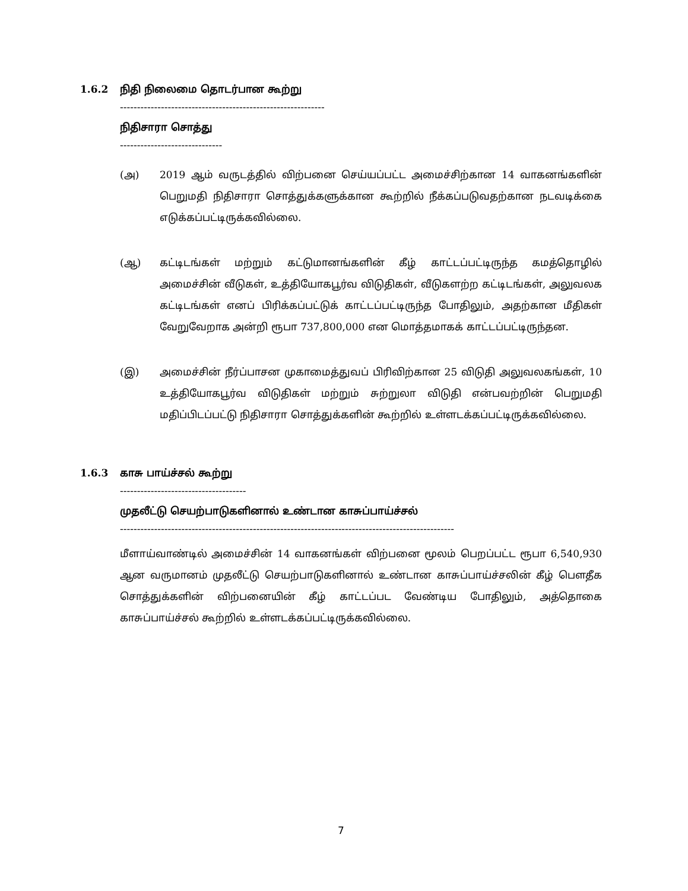1.6.2 நிதி நிலைமை தொடர்பான கூற்று
------------------------------------------------------------
நிதிசாரா சொத்து
------------------------------
(அ) 2019 ஆம் வருடத்தில் விற்பனை செய்யப்பட்ட அமைச்சிற்கான 14 வாகனங்களின் பெறுமதி நிதிசாரா சொத்துக்களுக்கான கூற்றில் நீக்கப்படுவதற்கான நடவடிக்கை எடுக்கப்பட்டிருக்கவில்லை.
(ஆ) கட்டிடங்கள் மற்றும் கட்டுமானங்களின் கீழ் காட்டப்பட்டிருந்த கமத்தொழில் அமைச்சின் வீடுகள், உத்தியோகபூர்வ விடுதிகள், வீடுகளற்ற கட்டிடங்கள், அலுவலக கட்டிடங்கள் எனப் பிரிக்கப்பட்டுக் காட்டப்பட்டிருந்த போதிலும், அதற்கான மீதிகள் வேறுவேறாக அன்றி ரூபா 737,800,000 என மொத்தமாகக் காட்டப்பட்டிருந்தன.
(இ) அமைச்சின் நீர்ப்பாசன முகாமைத்துவப் பிரிவிற்கான 25 விடுதி அலுவலகங்கள், 10 உத்தியோகபூர்வ விடுதிகள் மற்றும் சுற்றுலா விடுதி என்பவற்றின் பெறுமதி மதிப்பிடப்பட்டு நிதிசாரா சொத்துக்களின் கூற்றில் உள்ளடக்கப்பட்டிருக்கவில்லை.
1.6.3 காசு பாய்ச்சல் கூற்று
-------------------------------------
முதலீட்டு செயற்பாடுகளினால் உண்டான காசுப்பாய்ச்சல்
--------------------------------------------------------------------------------------------------
மீளாய்வாண்டில் அமைச்சின் 14 வாகனங்கள் விற்பனை மூலம் பெறப்பட்ட ரூபா 6,540,930 ஆன வருமானம் முதலீட்டு செயற்பாடுகளினால் உண்டான காசுப்பாய்ச்சலின் கீழ் பௌதீக சொத்துக்களின் விற்பனையின் கீழ் காட்டப்பட வேண்டிய போதிலும், அத்தொகை காசுப்பாய்ச்சல் கூற்றில் உள்ளடக்கப்பட்டிருக்கவில்லை.
7